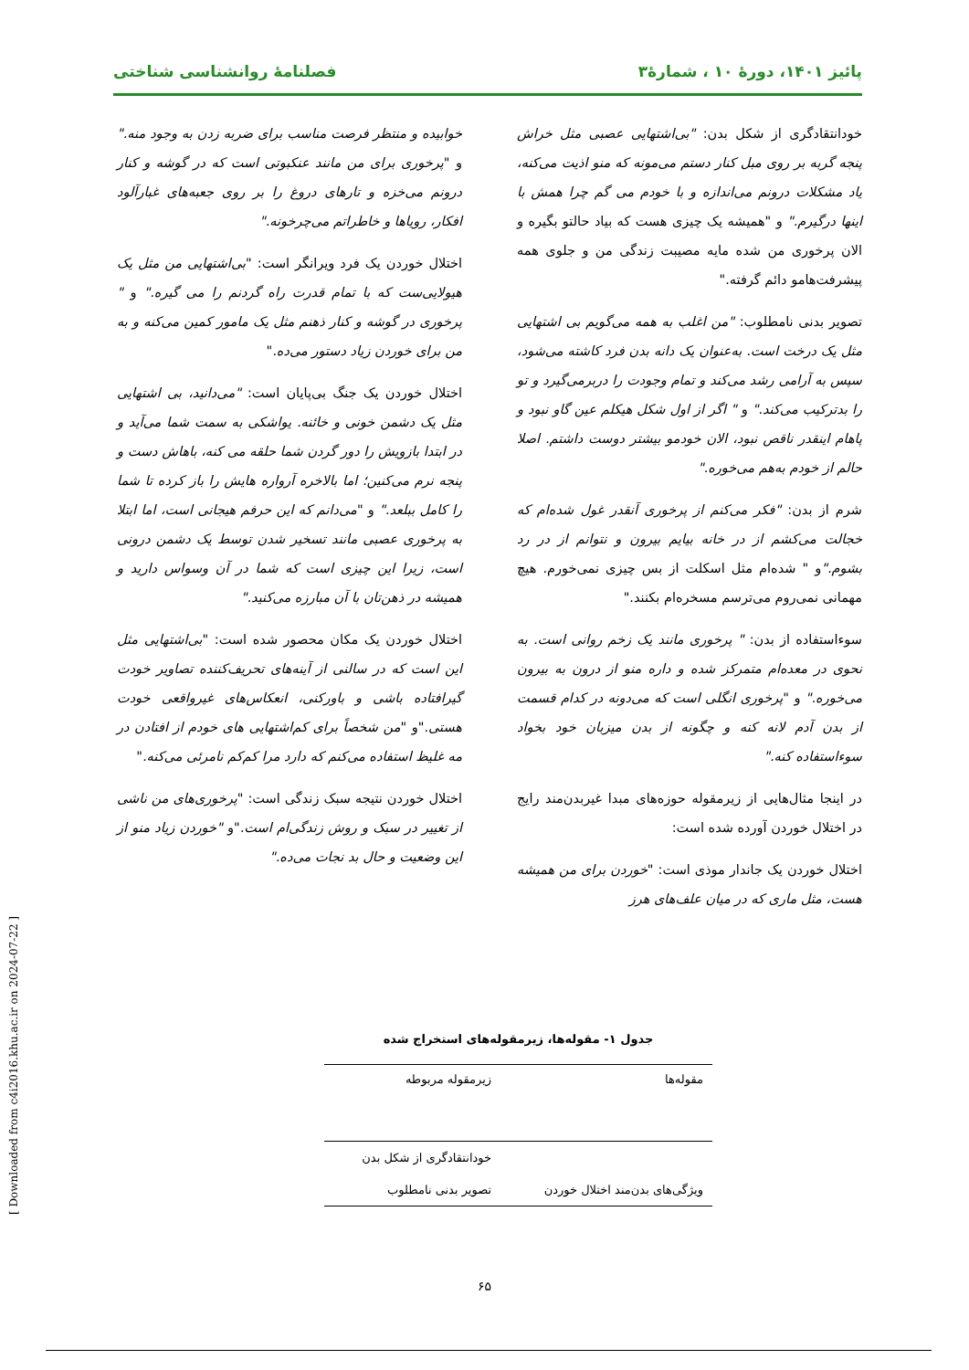پائیز ۱۴۰۱، دورهٔ ۱۰ ، شمارهٔ۳ فصلنامهٔ روانشناسی شناختی
خودانتقادگری از شکل بدن: "بی‌اشتهایی عصبی مثل خراش پنجه گربه بر روی مبل کنار دستم می‌مونه که منو اذیت می‌کنه، یاد مشکلات درونم می‌اندازه و با خودم می گم چرا همش با اینها درگیرم." و "همیشه یک چیزی هست که بیاد حالتو بگیره و الان پرخوری من شده مایه مصیبت زندگی من و جلوی همه پیشرفت‌هامو دائم گرفته."
تصویر بدنی نامطلوب: "من اغلب به همه می‌گویم بی اشتهایی مثل یک درخت است. به‌عنوان یک دانه بدن فرد کاشته می‌شود، سپس به آرامی رشد می‌کند و تمام وجودت را دربرمی‌گیرد و تو را بدترکیب می‌کند." و " اگر از اول شکل هیکلم عین گاو نبود و پاهام اینقدر ناقص نبود، الان خودمو بیشتر دوست داشتم. اصلا حالم از خودم به‌هم می‌خوره."
شرم از بدن: "فکر می‌کنم از پرخوری آنقدر غول شده‌ام که خجالت می‌کشم از در خانه بیایم بیرون و نتوانم از در رد بشوم."و " شده‌ام مثل اسکلت از بس چیزی نمی‌خورم. هیچ مهمانی نمی‌روم می‌ترسم مسخره‌ام بکنند."
سوءاستفاده از بدن: " پرخوری مانند یک زخم روانی است. به نحوی در معده‌ام متمرکز شده و داره منو از درون به بیرون می‌خوره." و "پرخوری انگلی است که می‌دونه در کدام قسمت از بدن آدم لانه کنه و چگونه از بدن میزبان خود بخواد سوءاستفاده کنه."
در اینجا مثال‌هایی از زیرمقوله حوزه‌های مبدا غیربدن‌مند رایج در اختلال خوردن آورده شده است:
اختلال خوردن یک جاندار موذی است: "خوردن برای من همیشه هست، مثل ماری که در میان علف‌های هرز
خوابیده و منتظر فرصت مناسب برای ضربه زدن به وجود منه." و "پرخوری برای من مانند عنکبوتی است که در گوشه و کنار درونم می‌خزه و تارهای دروغ را بر روی جعبه‌های غبارآلود افکار، رویاها و خاطراتم می‌چرخونه."
اختلال خوردن یک فرد ویرانگر است: "بی‌اشتهایی من مثل یک هیولایی‌ست که با تمام قدرت راه گردنم را می گیره." و " پرخوری در گوشه و کنار ذهنم مثل یک مامور کمین می‌کنه و به من برای خوردن زیاد دستور می‌ده."
اختلال خوردن یک جنگ بی‌پایان است: "می‌دانید، بی اشتهایی مثل یک دشمن خونی و خائنه. یواشکی به سمت شما می‌آید و در ابتدا بازویش را دور گردن شما حلقه می کنه، باهاش دست و پنجه نرم می‌کنین؛ اما بالاخره آرواره هایش را باز کرده تا شما را کامل ببلعد." و "می‌دانم که این حرفم هیجانی است، اما ابتلا به پرخوری عصبی مانند تسخیر شدن توسط یک دشمن درونی است، زیرا این چیزی است که شما در آن وسواس دارید و همیشه در ذهن‌تان با آن مبارزه می‌کنید."
اختلال خوردن یک مکان محصور شده است: "بی‌اشتهایی مثل این است که در سالنی از آینه‌های تحریف‌کننده تصاویر خودت گیرافتاده باشی و باورکنی، انعکاس‌های غیرواقعی خودت هستی."و "من شخصاً برای کم‌اشتهایی های خودم از افتادن در مه غلیظ استفاده می‌کنم که دارد مرا کم‌کم نامرئی می‌کنه."
اختلال خوردن نتیجه سبک زندگی است: "پرخوری‌های من ناشی از تغییر در سبک و روش زندگی‌ام است."و "خوردن زیاد منو از این وضعیت و حال بد نجات می‌ده."
جدول ۱- مقوله‌ها، زیرمقوله‌های استخراج شده
| مقوله‌ها | زیرمقوله مربوطه |
| --- | --- |
| | خودانتقادگری از شکل بدن |
| ویژگی‌های بدن‌مند اختلال خوردن | تصویر بدنی نامطلوب |
[ Downloaded from c4i2016.khu.ac.ir on 2024-07-22 ]
۶۵